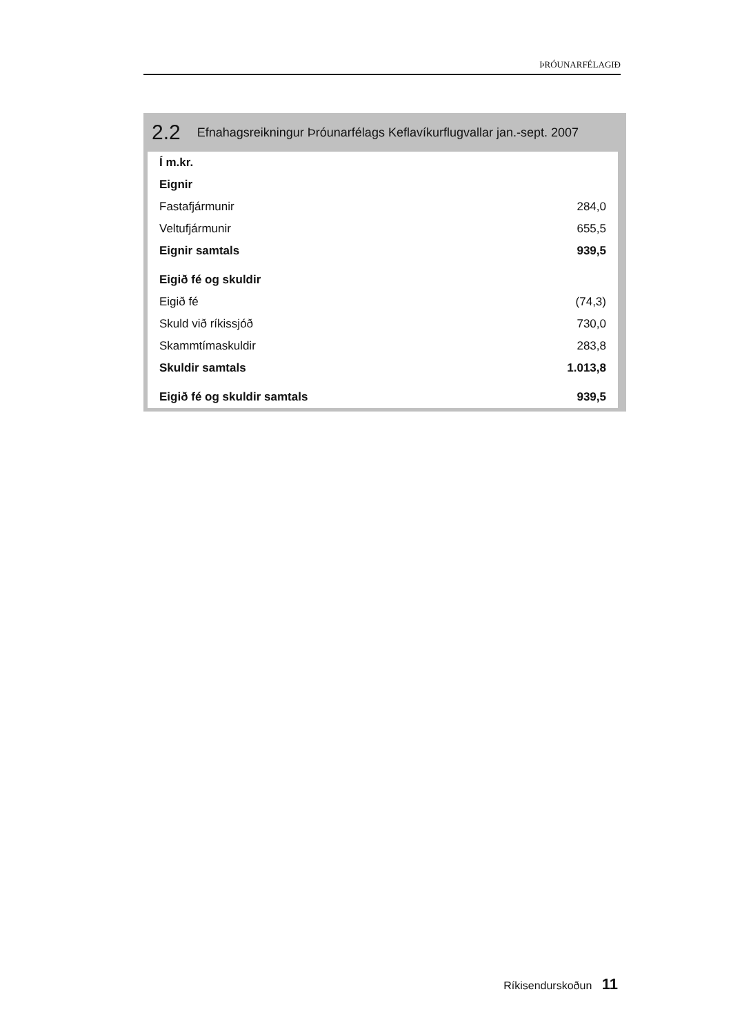ÞRÓUNARFÉLAGIÐ
2.2 Efnahagsreikningur Þróunarfélags Keflavíkurflugvallar jan.-sept. 2007
| Í m.kr. | |
| Eignir | |
| Fastafjármunir | 284,0 |
| Veltufjármunir | 655,5 |
| Eignir samtals | 939,5 |
| Eigið fé og skuldir | |
| Eigið fé | (74,3) |
| Skuld við ríkissjóð | 730,0 |
| Skammtímaskuldir | 283,8 |
| Skuldir samtals | 1.013,8 |
| Eigið fé og skuldir samtals | 939,5 |
Ríkisendurskoðun 11